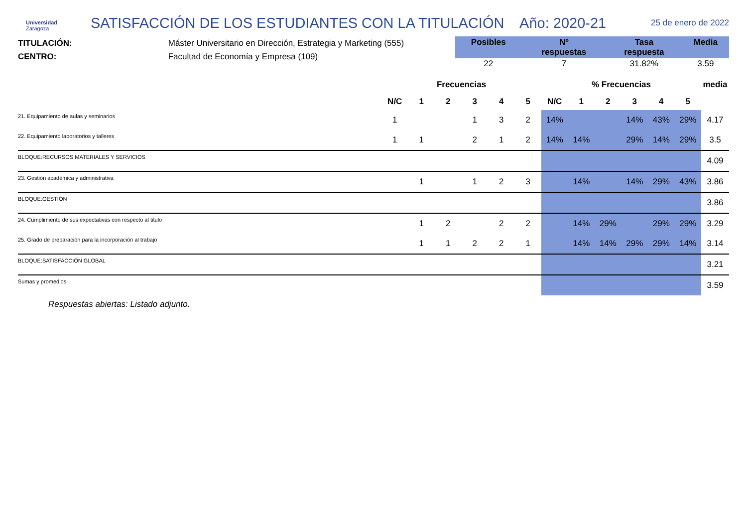Universidad
Zaragoza
SATISFACCIÓN DE LOS ESTUDIANTES CON LA TITULACIÓN Año: 2020-21
25 de enero de 2022
TITULACIÓN: Máster Universitario en Dirección, Estrategia y Marketing (555)
CENTRO: Facultad de Economía y Empresa (109)
| Posibles | Nº respuestas | Tasa respuesta | Media |
| --- | --- | --- | --- |
| 22 | 7 | 31.82% | 3.59 |
| | Frecuencias | | | | | | % Frecuencias | | | | | | media |
| --- | --- | --- | --- | --- | --- | --- | --- | --- | --- | --- | --- | --- | --- |
| | N/C | 1 | 2 | 3 | 4 | 5 | N/C | 1 | 2 | 3 | 4 | 5 | |
| 21. Equipamiento de aulas y seminarios | 1 | | | 1 | 3 | 2 | 14% | | | 14% | 43% | 29% | 4.17 |
| 22. Equipamiento laboratorios y talleres | 1 | 1 | | 2 | 1 | 2 | 14% | 14% | | 29% | 14% | 29% | 3.5 |
| BLOQUE:RECURSOS MATERIALES Y SERVICIOS | | | | | | | | | | | | | 4.09 |
| 23. Gestión académica y administrativa | | 1 | | 1 | 2 | 3 | | 14% | | 14% | 29% | 43% | 3.86 |
| BLOQUE:GESTIÓN | | | | | | | | | | | | | 3.86 |
| 24. Cumplimiento de sus expectativas con respecto al titulo | | 1 | 2 | | 2 | 2 | | 14% | 29% | | 29% | 29% | 3.29 |
| 25. Grado de preparación para la incorporación al trabajo | | 1 | 1 | 2 | 2 | 1 | | 14% | 14% | 29% | 29% | 14% | 3.14 |
| BLOQUE:SATISFACCIÓN GLOBAL | | | | | | | | | | | | | 3.21 |
| Sumas y promedios | | | | | | | | | | | | | 3.59 |
Respuestas abiertas: Listado adjunto.